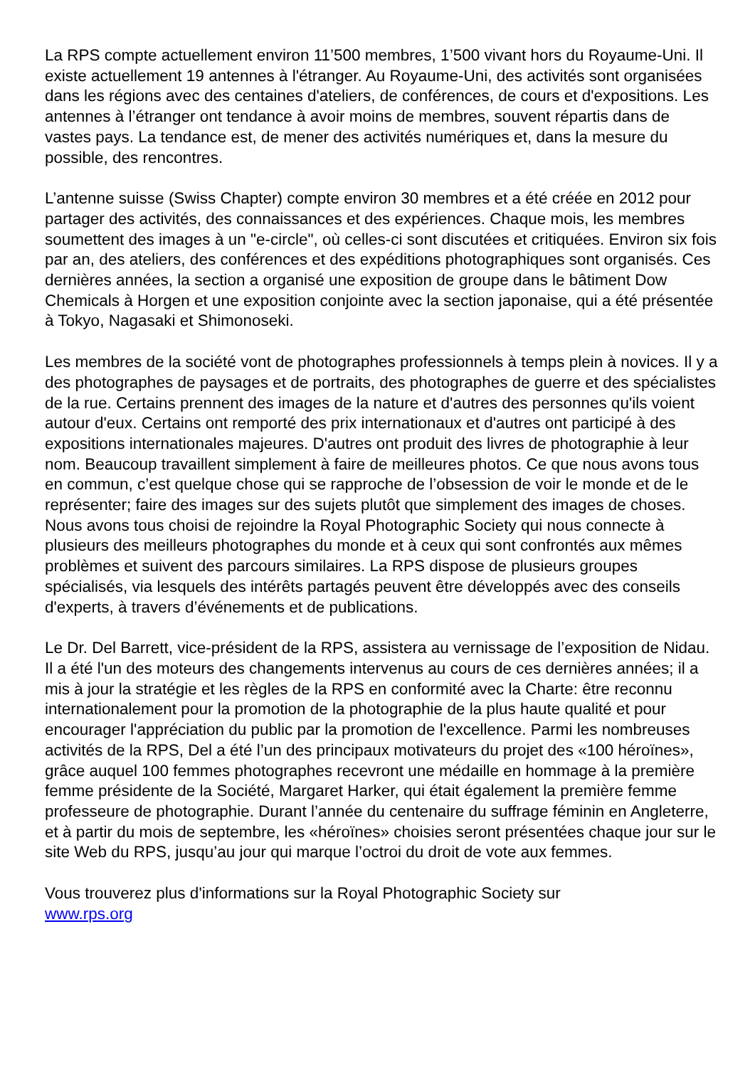La RPS compte actuellement environ 11’500 membres, 1’500 vivant hors du Royaume-Uni. Il existe actuellement 19 antennes à l'étranger. Au Royaume-Uni, des activités sont organisées dans les régions avec des centaines d'ateliers, de conférences, de cours et d'expositions. Les antennes à l’étranger ont tendance à avoir moins de membres, souvent répartis dans de vastes pays. La tendance est, de mener des activités numériques et, dans la mesure du possible, des rencontres.
L’antenne suisse (Swiss Chapter) compte environ 30 membres et a été créée en 2012 pour partager des activités, des connaissances et des expériences. Chaque mois, les membres soumettent des images à un "e-circle", où celles-ci sont discutées et critiquées. Environ six fois par an, des ateliers, des conférences et des expéditions photographiques sont organisés. Ces dernières années, la section a organisé une exposition de groupe dans le bâtiment Dow Chemicals à Horgen et une exposition conjointe avec la section japonaise, qui a été présentée à Tokyo, Nagasaki et Shimonoseki.
Les membres de la société vont de photographes professionnels à temps plein à novices. Il y a des photographes de paysages et de portraits, des photographes de guerre et des spécialistes de la rue. Certains prennent des images de la nature et d'autres des personnes qu'ils voient autour d'eux. Certains ont remporté des prix internationaux et d'autres ont participé à des expositions internationales majeures. D'autres ont produit des livres de photographie à leur nom. Beaucoup travaillent simplement à faire de meilleures photos. Ce que nous avons tous en commun, c’est quelque chose qui se rapproche de l’obsession de voir le monde et de le représenter; faire des images sur des sujets plutôt que simplement des images de choses. Nous avons tous choisi de rejoindre la Royal Photographic Society qui nous connecte à plusieurs des meilleurs photographes du monde et à ceux qui sont confrontés aux mêmes problèmes et suivent des parcours similaires. La RPS dispose de plusieurs groupes spécialisés, via lesquels des intérêts partagés peuvent être développés avec des conseils d'experts, à travers d’événements et de publications.
Le Dr. Del Barrett, vice-président de la RPS, assistera au vernissage de l’exposition de Nidau. Il a été l'un des moteurs des changements intervenus au cours de ces dernières années; il a mis à jour la stratégie et les règles de la RPS en conformité avec la Charte: être reconnu internationalement pour la promotion de la photographie de la plus haute qualité et pour encourager l'appréciation du public par la promotion de l'excellence. Parmi les nombreuses activités de la RPS, Del a été l’un des principaux motivateurs du projet des «100 héroïnes», grâce auquel 100 femmes photographes recevront une médaille en hommage à la première femme présidente de la Société, Margaret Harker, qui était également la première femme professeure de photographie. Durant l’année du centenaire du suffrage féminin en Angleterre, et à partir du mois de septembre, les «héroïnes» choisies seront présentées chaque jour sur le site Web du RPS, jusqu’au jour qui marque l’octroi du droit de vote aux femmes.
Vous trouverez plus d'informations sur la Royal Photographic Society sur
www.rps.org